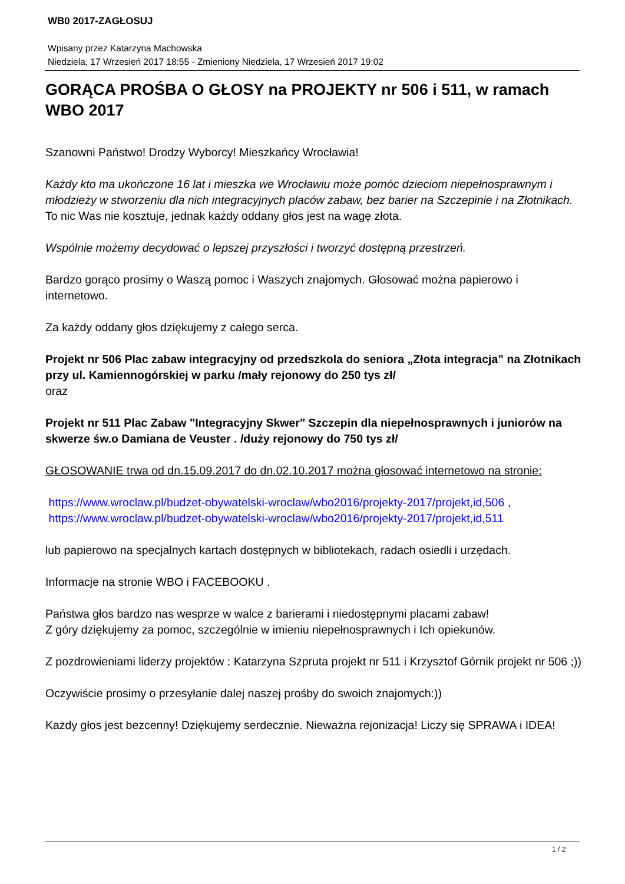WB0 2017-ZAGŁOSUJ
Wpisany przez Katarzyna Machowska
Niedziela, 17 Wrzesień 2017 18:55 - Zmieniony Niedziela, 17 Wrzesień 2017 19:02
GORĄCA PROŚBA O GŁOSY na PROJEKTY nr 506 i 511, w ramach WBO 2017
Szanowni Państwo! Drodzy Wyborcy! Mieszkańcy Wrocławia!
Każdy kto ma ukończone 16 lat i mieszka we Wrocławiu może pomóc dzieciom niepełnosprawnym i młodzieży w stworzeniu dla nich integracyjnych placów zabaw, bez barier na Szczepinie i na Złotnikach.
To nic Was nie kosztuje, jednak każdy oddany głos jest na wagę złota.
Wspólnie możemy decydować o lepszej przyszłości i tworzyć dostępną przestrzeń.
Bardzo gorąco prosimy o Waszą pomoc i Waszych znajomych. Głosować można papierowo i internetowo.
Za każdy oddany głos dziękujemy z całego serca.
Projekt nr 506 Plac zabaw integracyjny od przedszkola do seniora „Złota integracja” na Złotnikach przy ul. Kamiennogórskiej w parku /mały rejonowy do 250 tys zł/
oraz
Projekt nr 511 Plac Zabaw "Integracyjny Skwer" Szczepin dla niepełnosprawnych i juniorów na skwerze św.o Damiana de Veuster . /duży rejonowy do 750 tys zł/
GŁOSOWANIE trwa od dn.15.09.2017 do dn.02.10.2017 można głosować internetowo na stronie:
https://www.wroclaw.pl/budzet-obywatelski-wroclaw/wbo2016/projekty-2017/projekt,id,506 ,
https://www.wroclaw.pl/budzet-obywatelski-wroclaw/wbo2016/projekty-2017/projekt,id,511
lub papierowo na specjalnych kartach dostępnych w bibliotekach, radach osiedli i urzędach.
Informacje na stronie WBO i FACEBOOKU .
Państwa głos bardzo nas wesprze w walce z barierami i niedostępnymi placami zabaw!
Z góry dziękujemy za pomoc, szczególnie w imieniu niepełnosprawnych i Ich opiekunów.
Z pozdrowieniami liderzy projektów : Katarzyna Szpruta projekt nr 511 i Krzysztof Górnik projekt nr 506 ;))
Oczywiście prosimy o przesyłanie dalej naszej prośby do swoich znajomych:))
Każdy głos jest bezcenny! Dziękujemy serdecznie. Nieważna rejonizacja! Liczy się SPRAWA i IDEA!
1 / 2